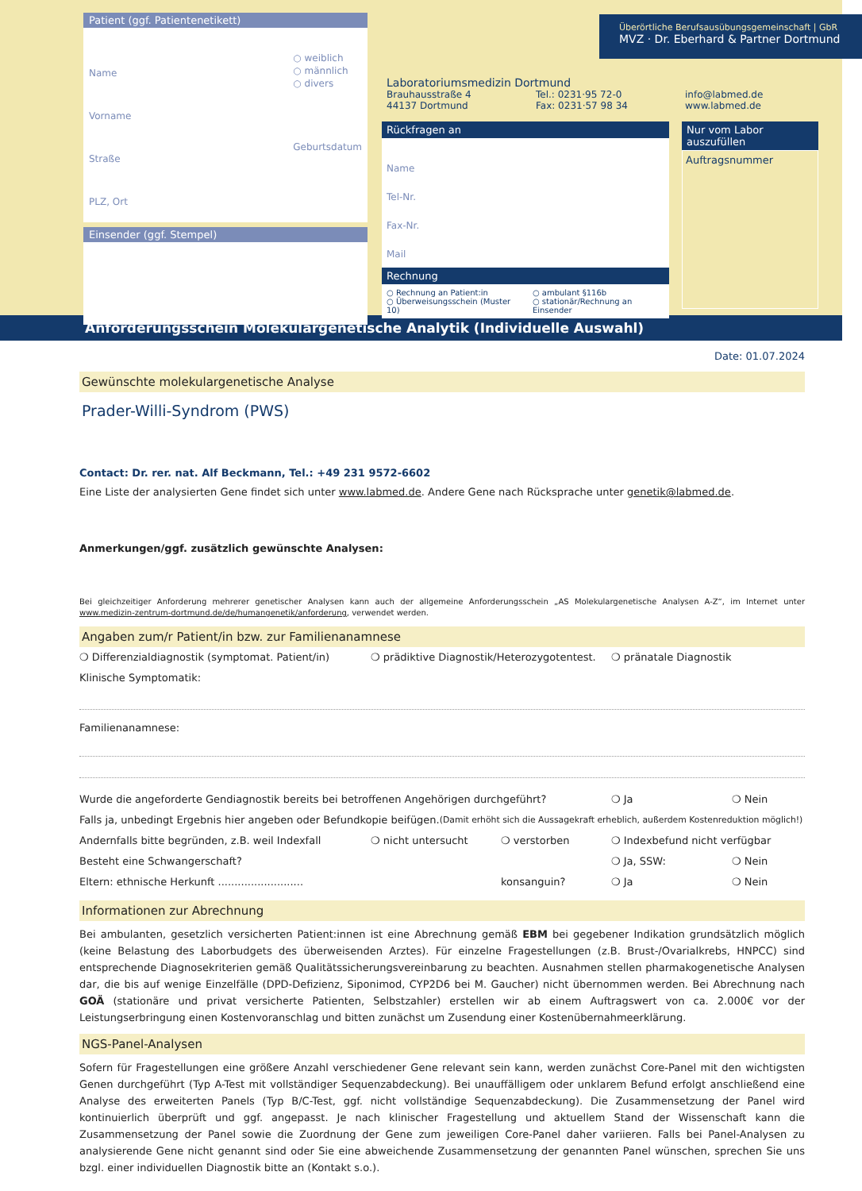Patient (ggf. Patientenetikett)
Name
Vorname
Straße
PLZ, Ort
○ weiblich
○ männlich
○ divers
Geburtsdatum
Einsender (ggf. Stempel)
Überörtliche Berufsausübungsgemeinschaft | GbR
MVZ · Dr. Eberhard & Partner Dortmund
Laboratoriumsmedizin Dortmund
Brauhausstraße 4
44137 Dortmund
Tel.: 0231·95 72-0
Fax: 0231·57 98 34
info@labmed.de
www.labmed.de
Rückfragen an
Name
Tel-Nr.
Fax-Nr.
Mail
Rechnung
○ Rechnung an Patient:in
○ Überweisungsschein (Muster 10)
○ ambulant §116b
○ stationär/Rechnung an Einsender
Nur vom Labor auszufüllen
Auftragsnummer
Anforderungsschein Molekulargenetische Analytik (Individuelle Auswahl)
Date: 01.07.2024
Gewünschte molekulargenetische Analyse
Prader-Willi-Syndrom (PWS)
Contact: Dr. rer. nat. Alf Beckmann, Tel.: +49 231 9572-6602
Eine Liste der analysierten Gene findet sich unter www.labmed.de. Andere Gene nach Rücksprache unter genetik@labmed.de.
Anmerkungen/ggf. zusätzlich gewünschte Analysen:
Bei gleichzeitiger Anforderung mehrerer genetischer Analysen kann auch der allgemeine Anforderungsschein „AS Molekulargenetische Analysen A-Z“, im Internet unter www.medizin-zentrum-dortmund.de/de/humangenetik/anforderung, verwendet werden.
Angaben zum/r Patient/in bzw. zur Familienanamnese
❍ Differenzialdiagnostik (symptomat. Patient/in) ❍ prädiktive Diagnostik/Heterozygotentest. ❍ pränatale Diagnostik
Klinische Symptomatik:
Familienanamnese:
Wurde die angeforderte Gendiagnostik bereits bei betroffenen Angehörigen durchgeführt? ❍ Ja ❍ Nein
Falls ja, unbedingt Ergebnis hier angeben oder Befundkopie beifügen. (Damit erhöht sich die Aussagekraft erheblich, außerdem Kostenreduktion möglich!)
Andernfalls bitte begründen, z.B. weil Indexfall ❍ nicht untersucht ❍ verstorben ❍ Indexbefund nicht verfügbar
Besteht eine Schwangerschaft? ❍ Ja, SSW: ❍ Nein
Eltern: ethnische Herkunft .......................... konsanguin? ❍ Ja ❍ Nein
Informationen zur Abrechnung
Bei ambulanten, gesetzlich versicherten Patient:innen ist eine Abrechnung gemäß EBM bei gegebener Indikation grundsätzlich möglich (keine Belastung des Laborbudgets des überweisenden Arztes). Für einzelne Fragestellungen (z.B. Brust-/Ovarialkrebs, HNPCC) sind entsprechende Diagnosekriterien gemäß Qualitätssicherungsvereinbarung zu beachten. Ausnahmen stellen pharmakogenetische Analysen dar, die bis auf wenige Einzelfälle (DPD-Defizienz, Siponimod, CYP2D6 bei M. Gaucher) nicht übernommen werden. Bei Abrechnung nach GOÄ (stationäre und privat versicherte Patienten, Selbstzahler) erstellen wir ab einem Auftragswert von ca. 2.000€ vor der Leistungserbringung einen Kostenvoranschlag und bitten zunächst um Zusendung einer Kostenübernahmeerklärung.
NGS-Panel-Analysen
Sofern für Fragestellungen eine größere Anzahl verschiedener Gene relevant sein kann, werden zunächst Core-Panel mit den wichtigsten Genen durchgeführt (Typ A-Test mit vollständiger Sequenzabdeckung). Bei unauffälligem oder unklarem Befund erfolgt anschließend eine Analyse des erweiterten Panels (Typ B/C-Test, ggf. nicht vollständige Sequenzabdeckung). Die Zusammensetzung der Panel wird kontinuierlich überprüft und ggf. angepasst. Je nach klinischer Fragestellung und aktuellem Stand der Wissenschaft kann die Zusammensetzung der Panel sowie die Zuordnung der Gene zum jeweiligen Core-Panel daher variieren. Falls bei Panel-Analysen zu analysierende Gene nicht genannt sind oder Sie eine abweichende Zusammensetzung der genannten Panel wünschen, sprechen Sie uns bzgl. einer individuellen Diagnostik bitte an (Kontakt s.o.).